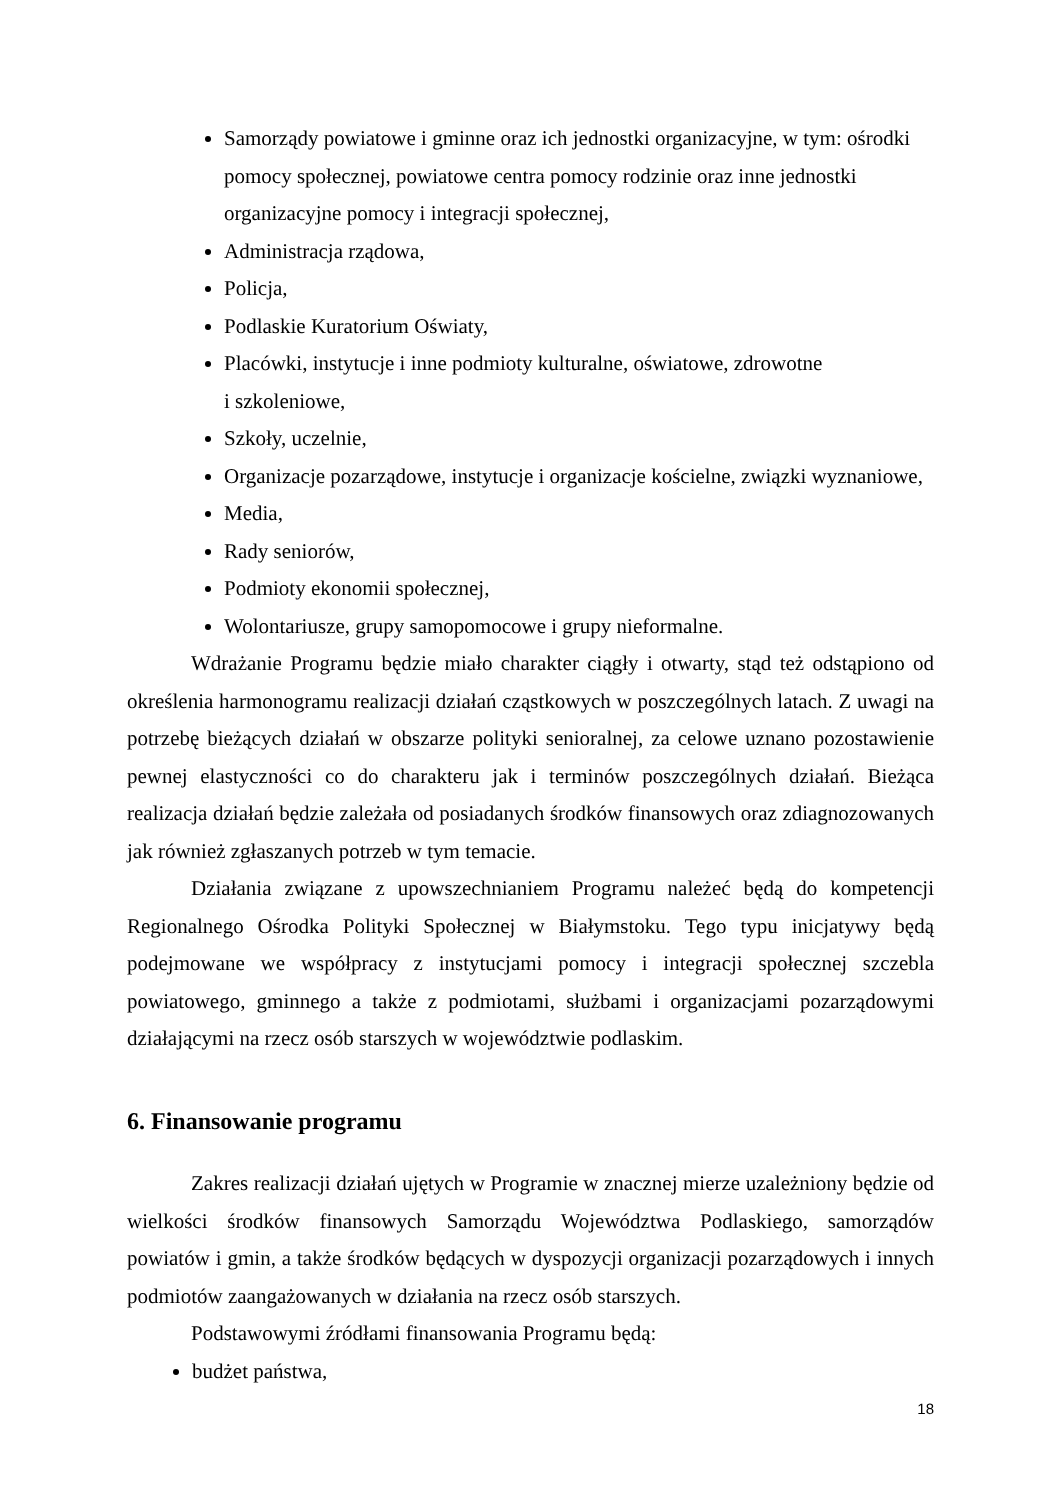Samorządy powiatowe i gminne oraz ich jednostki organizacyjne, w tym: ośrodki pomocy społecznej, powiatowe centra pomocy rodzinie oraz inne jednostki organizacyjne pomocy i integracji społecznej,
Administracja rządowa,
Policja,
Podlaskie Kuratorium Oświaty,
Placówki, instytucje i inne podmioty kulturalne, oświatowe, zdrowotne
i szkoleniowe,
Szkoły, uczelnie,
Organizacje pozarządowe, instytucje i organizacje kościelne, związki wyznaniowe,
Media,
Rady seniorów,
Podmioty ekonomii społecznej,
Wolontariusze, grupy samopomocowe i grupy nieformalne.
Wdrażanie Programu będzie miało charakter ciągły i otwarty, stąd też odstąpiono od określenia harmonogramu realizacji działań cząstkowych w poszczególnych latach. Z uwagi na potrzebę bieżących działań w obszarze polityki senioralnej, za celowe uznano pozostawienie pewnej elastyczności co do charakteru jak i terminów poszczególnych działań. Bieżąca realizacja działań będzie zależała od posiadanych środków finansowych oraz zdiagnozowanych jak również zgłaszanych potrzeb w tym temacie.
Działania związane z upowszechnianiem Programu należeć będą do kompetencji Regionalnego Ośrodka Polityki Społecznej w Białymstoku. Tego typu inicjatywy będą podejmowane we współpracy z instytucjami pomocy i integracji społecznej szczebla powiatowego, gminnego a także z podmiotami, służbami i organizacjami pozarządowymi działającymi na rzecz osób starszych w województwie podlaskim.
6. Finansowanie programu
Zakres realizacji działań ujętych w Programie w znacznej mierze uzależniony będzie od wielkości środków finansowych Samorządu Województwa Podlaskiego, samorządów powiatów i gmin, a także środków będących w dyspozycji organizacji pozarządowych i innych podmiotów zaangażowanych w działania na rzecz osób starszych.
Podstawowymi źródłami finansowania Programu będą:
budżet państwa,
18